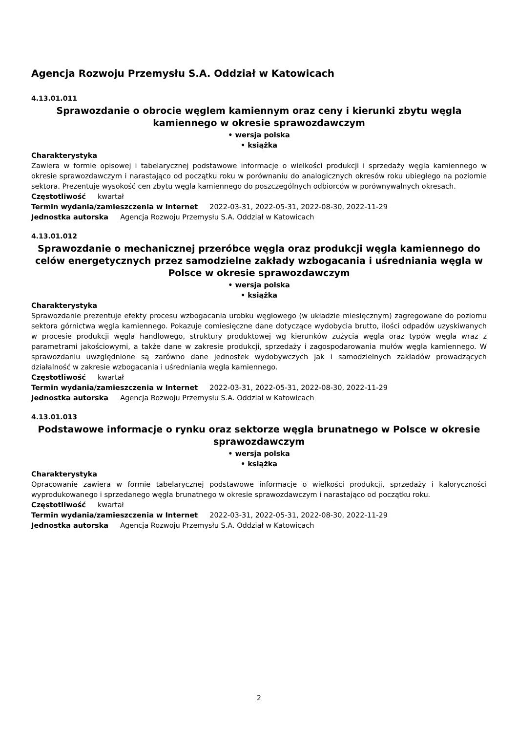Agencja Rozwoju Przemysłu S.A. Oddział w Katowicach
4.13.01.011
Sprawozdanie o obrocie węglem kamiennym oraz ceny i kierunki zbytu węgla kamiennego w okresie sprawozdawczym
• wersja polska
• książka
Charakterystyka
Zawiera w formie opisowej i tabelarycznej podstawowe informacje o wielkości produkcji i sprzedaży węgla kamiennego w okresie sprawozdawczym i narastająco od początku roku w porównaniu do analogicznych okresów roku ubiegłego na poziomie sektora. Prezentuje wysokość cen zbytu węgla kamiennego do poszczególnych odbiorców w porównywalnych okresach.
Częstotliwość kwartał
Termin wydania/zamieszczenia w Internet 2022-03-31, 2022-05-31, 2022-08-30, 2022-11-29
Jednostka autorska Agencja Rozwoju Przemysłu S.A. Oddział w Katowicach
4.13.01.012
Sprawozdanie o mechanicznej przeróbce węgla oraz produkcji węgla kamiennego do celów energetycznych przez samodzielne zakłady wzbogacania i uśredniania węgla w Polsce w okresie sprawozdawczym
• wersja polska
• książka
Charakterystyka
Sprawozdanie prezentuje efekty procesu wzbogacania urobku węglowego (w układzie miesięcznym) zagregowane do poziomu sektora górnictwa węgla kamiennego. Pokazuje comiesięczne dane dotyczące wydobycia brutto, ilości odpadów uzyskiwanych w procesie produkcji węgla handlowego, struktury produktowej wg kierunków zużycia węgla oraz typów węgla wraz z parametrami jakościowymi, a także dane w zakresie produkcji, sprzedaży i zagospodarowania mułów węgla kamiennego. W sprawozdaniu uwzględnione są zarówno dane jednostek wydobywczych jak i samodzielnych zakładów prowadzących działalność w zakresie wzbogacania i uśredniania węgla kamiennego.
Częstotliwość kwartał
Termin wydania/zamieszczenia w Internet 2022-03-31, 2022-05-31, 2022-08-30, 2022-11-29
Jednostka autorska Agencja Rozwoju Przemysłu S.A. Oddział w Katowicach
4.13.01.013
Podstawowe informacje o rynku oraz sektorze węgla brunatnego w Polsce w okresie sprawozdawczym
• wersja polska
• książka
Charakterystyka
Opracowanie zawiera w formie tabelarycznej podstawowe informacje o wielkości produkcji, sprzedaży i kaloryczności wyprodukowanego i sprzedanego węgla brunatnego w okresie sprawozdawczym i narastająco od początku roku.
Częstotliwość kwartał
Termin wydania/zamieszczenia w Internet 2022-03-31, 2022-05-31, 2022-08-30, 2022-11-29
Jednostka autorska Agencja Rozwoju Przemysłu S.A. Oddział w Katowicach
2